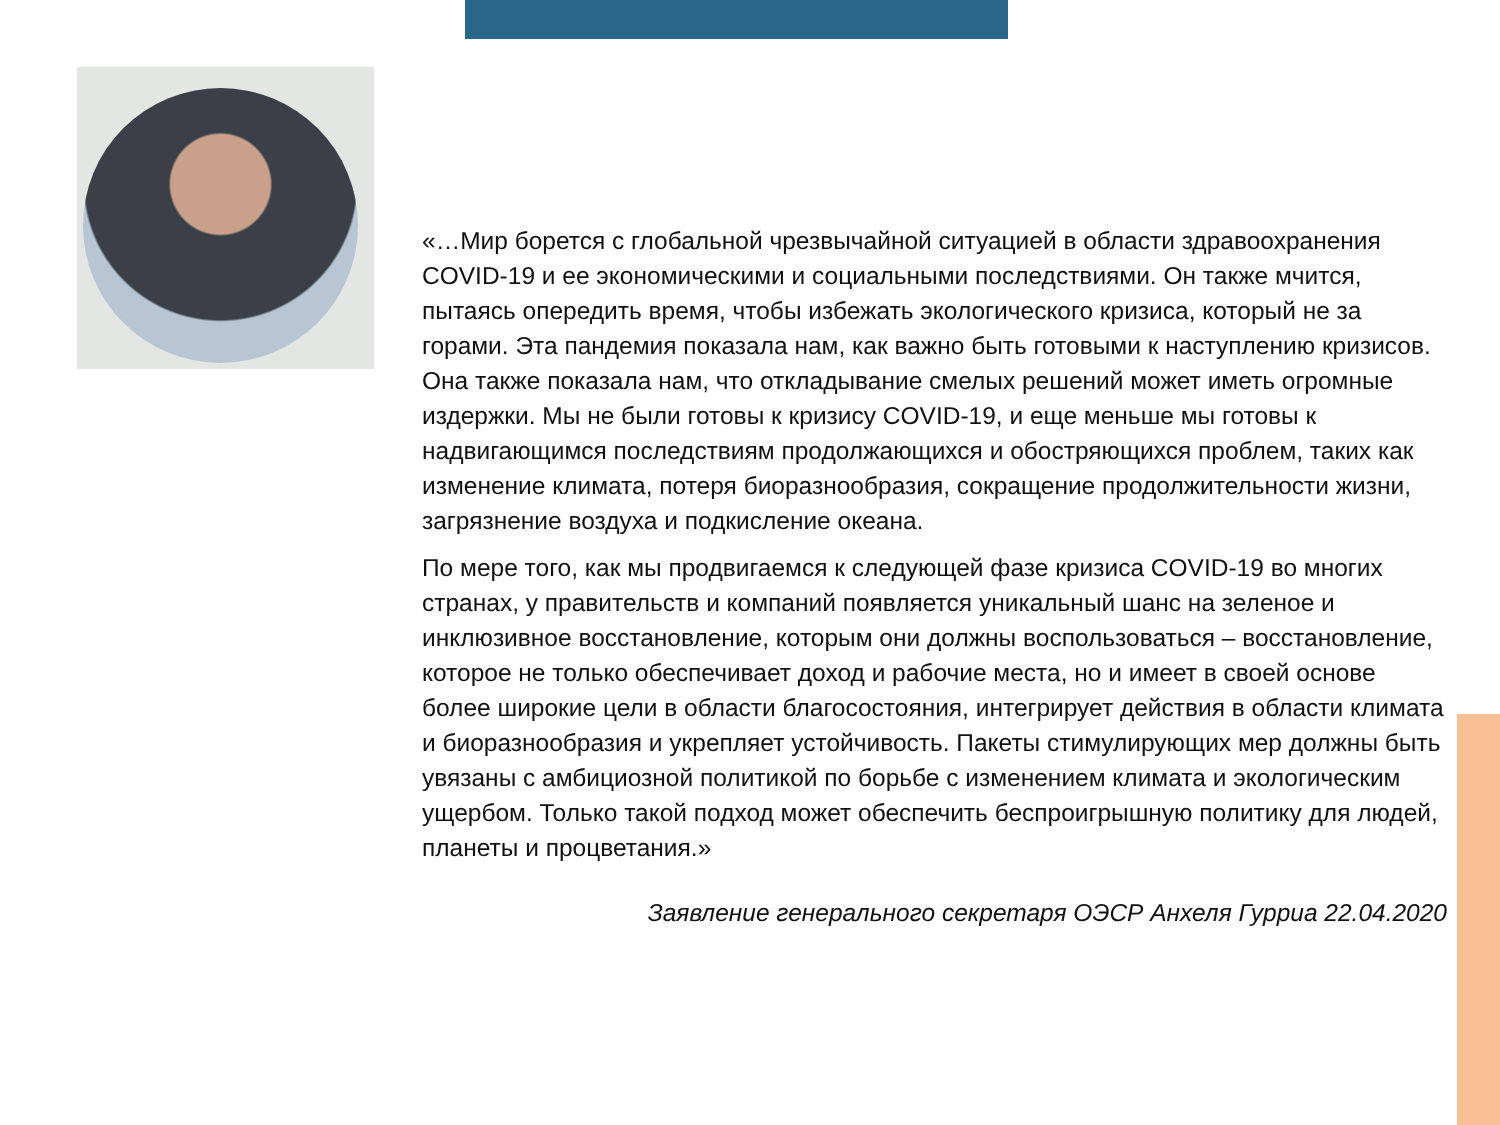«…Мир борется с глобальной чрезвычайной ситуацией в области здравоохранения COVID-19 и ее экономическими и социальными последствиями. Он также мчится, пытаясь опередить время, чтобы избежать экологического кризиса, который не за горами. Эта пандемия показала нам, как важно быть готовыми к наступлению кризисов. Она также показала нам, что откладывание смелых решений может иметь огромные издержки. Мы не были готовы к кризису COVID-19, и еще меньше мы готовы к надвигающимся последствиям продолжающихся и обостряющихся проблем, таких как изменение климата, потеря биоразнообразия, сокращение продолжительности жизни, загрязнение воздуха и подкисление океана.
По мере того, как мы продвигаемся к следующей фазе кризиса COVID-19 во многих странах, у правительств и компаний появляется уникальный шанс на зеленое и инклюзивное восстановление, которым они должны воспользоваться – восстановление, которое не только обеспечивает доход и рабочие места, но и имеет в своей основе более широкие цели в области благосостояния, интегрирует действия в области климата и биоразнообразия и укрепляет устойчивость. Пакеты стимулирующих мер должны быть увязаны с амбициозной политикой по борьбе с изменением климата и экологическим ущербом. Только такой подход может обеспечить беспроигрышную политику для людей, планеты и процветания.»
Заявление генерального секретаря ОЭСР Анхеля Гурриа 22.04.2020